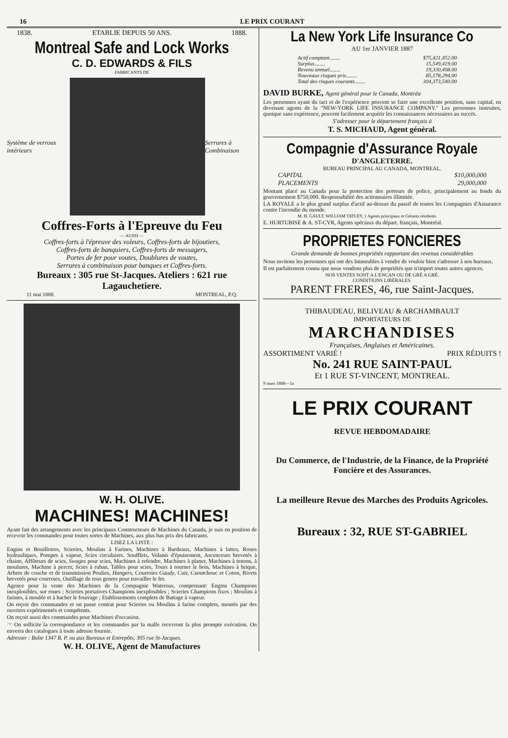16 LE PRIX COURANT
1838. ETABLIE DEPUIS 50 ANS. 1888.
Montreal Safe and Lock Works
C. D. EDWARDS & FILS
FABRICANTS DE
Système de verrous intérieurs Serrures à Combinaison
Coffres-Forts à l'Epreuve du Feu
— AUSSI —
Coffres-forts à l'épreuve des voleurs, Coffres-forts de bijoutiers,
Coffres-forts de banquiers, Coffres-forts de messagers,
Portes de fer pour voutes, Doublures de voutes,
Serrures à combinaison pour banques et Coffres-forts.
Bureaux : 305 rue St-Jacques. Ateliers : 621 rue Lagauchetiere.
11 mai 1888. MONTREAL, P.Q.
W. H. OLIVE.
MACHINES! MACHINES!
Ayant fait des arrangements avec les principaux Constructeurs de Machines du Canada, je suis en position de recevoir les commandes pour toutes sortes de Machines, aux plus bas prix des fabricants.
LISEZ LA LISTE :
Engins et Bouilloires, Scieries, Moulins à Farines, Machines à Bardeaux, Machines à lattes, Roues hydrauliques, Pompes à vapeur, Scies circulaires. Soufflets, Volants d'épuisement, Ascenceurs brevetés à chaine, Affûteurs de scies, Swages pour scies, Machines à refendre, Machines à planer, Machines à tenons, à moulures, Machine à percer, Scies à ruban, Tables pour scies, Tours à tourner le bois, Machines à brique, Arbres de couche et de transmission Poulies, Hangers, Courroies Gaudy, Cuir, Caoutchouc et Coton, Rivets brevetés pour courroies, Outillage de tous genres pour travailler le fer.
Agence pour la vente des Machines de la Compagnie Waterous, comprenant: Engins Champions inexplosibles, sur roues ; Scieries portatives Champions inexplosibles ; Scieries Champions fixes ; Moulins à farines, à moulée et à hacher le fourrage ; Etablissements complets de Battage à vapeur.
On reçoit des commandes et on passe contrat pour Scieries ou Moulins à farine complets, montés par des ouvriers expérimentés et compétents.
On reçoit aussi des commandes pour Machines d'occasion.
☞ On sollicite la correspondance et les commandes par la malle recevront la plus prompte exécution. On enverra des catalogues à toute adresse fournie.
Adresser : Boîte 1347 B. P. ou aux Bureaux et Entrepôts, 305 rue St-Jacques.
W. H. OLIVE, Agent de Manufactures
La New York Life Insurance Co
AU 1er JANVIER 1887
Actif comptant........ $75,421,452.00
Surplus........ 15,549,419.00
Revenu annuel........ 19,330,408.00
Nouveaux risques pris........ 85,178,294.00
Total des risques courants........ 304,373,540.00
DAVID BURKE, Agent général pour le Canada, Montréa
Les personnes ayant du tact et de l'expérience peuvent se faire une excellente position, sans capital, en devenant agents de la "NEW-YORK LIFE INSURANCE COMPANY." Les personnes instruites, quoique sans expérience, peuvent facilement acquérir les connaissances nécessaires au succès.
S'adresser pour le département français à
T. S. MICHAUD, Agent général.
Compagnie d'Assurance Royale
D'ANGLETERRE.
BUREAU PRINCIPAL AU CANADA, MONTREAL.
CAPITAL $10,000,000
PLACEMENTS 29,000,000
Montant placé au Canada pour la protection des porteurs de police, principalement au fonds du gouvernement $750,000. Responsabilité des actionnaires illimitée.
LA ROYALE a le plus grand surplus d'actif au-dessus du passif de toutes les Compagnies d'Assurance contre l'incendie du monde.
M. H. GAULT, WILLIAM TATLEY, } Agents principaux et Gérants résidents.
E. HURTUBISE & A. ST-CYR, Agents spéciaux du départ. français, Montréal.
PROPRIETES FONCIERES
Grande demande de bonnes propriétés rapportant des revenus considérables
Nous invitons les personnes qui ont des Immeubles à vendre de vouloir bien s'adresser à nos bureaux.
Il est parfaitement connu que nous vendons plus de propriétés que n'import toutes autres agences.
NOS VENTES SONT A L'ENCAN OU DE GRÉ A GRÉ.
CONDITIONS LIBÉRALES.
PARENT FRERES, 46, rue Saint-Jacques.
THIBAUDEAU, BELIVEAU & ARCHAMBAULT
IMPORTATEURS DE
MARCHANDISES
Françaises, Anglaises et Américaines.
ASSORTIMENT VARIÉ ! PRIX RÉDUITS !
No. 241 RUE SAINT-PAUL
Et 1 RUE ST-VINCENT, MONTREAL.
9 mars 1888—1a
LE PRIX COURANT
REVUE HEBDOMADAIRE
Du Commerce, de l'Industrie, de la Finance, de la Propriété Foncière et des Assurances.
La meilleure Revue des Marches des Produits Agricoles.
Bureaux : 32, RUE ST-GABRIEL